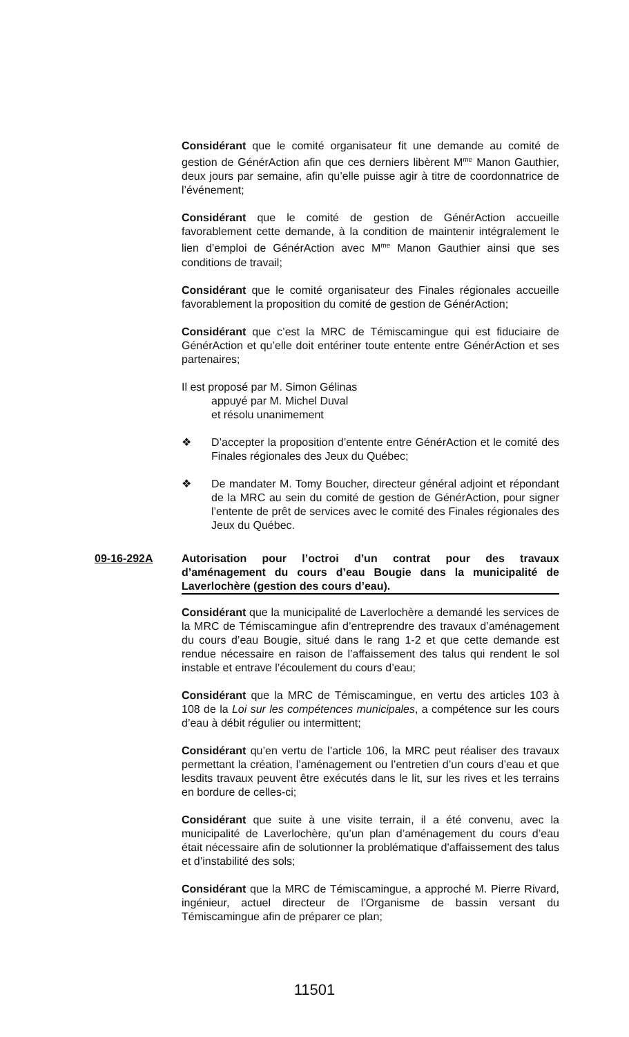Considérant que le comité organisateur fit une demande au comité de gestion de GénérAction afin que ces derniers libèrent M<sup>me</sup> Manon Gauthier, deux jours par semaine, afin qu’elle puisse agir à titre de coordonnatrice de l’événement;
Considérant que le comité de gestion de GénérAction accueille favorablement cette demande, à la condition de maintenir intégralement le lien d’emploi de GénérAction avec M<sup>me</sup> Manon Gauthier ainsi que ses conditions de travail;
Considérant que le comité organisateur des Finales régionales accueille favorablement la proposition du comité de gestion de GénérAction;
Considérant que c’est la MRC de Témiscamingue qui est fiduciaire de GénérAction et qu’elle doit entériner toute entente entre GénérAction et ses partenaires;
Il est proposé par M. Simon Gélinas
appuyé par M. Michel Duval
et résolu unanimement
❖ D’accepter la proposition d’entente entre GénérAction et le comité des Finales régionales des Jeux du Québec;
❖ De mandater M. Tomy Boucher, directeur général adjoint et répondant de la MRC au sein du comité de gestion de GénérAction, pour signer l’entente de prêt de services avec le comité des Finales régionales des Jeux du Québec.
09-16-292A Autorisation pour l’octroi d’un contrat pour des travaux d’aménagement du cours d’eau Bougie dans la municipalité de Laverlochère (gestion des cours d’eau).
Considérant que la municipalité de Laverlochère a demandé les services de la MRC de Témiscamingue afin d’entreprendre des travaux d’aménagement du cours d’eau Bougie, situé dans le rang 1-2 et que cette demande est rendue nécessaire en raison de l’affaissement des talus qui rendent le sol instable et entrave l’écoulement du cours d’eau;
Considérant que la MRC de Témiscamingue, en vertu des articles 103 à 108 de la Loi sur les compétences municipales, a compétence sur les cours d’eau à débit régulier ou intermittent;
Considérant qu’en vertu de l’article 106, la MRC peut réaliser des travaux permettant la création, l’aménagement ou l’entretien d’un cours d’eau et que lesdits travaux peuvent être exécutés dans le lit, sur les rives et les terrains en bordure de celles-ci;
Considérant que suite à une visite terrain, il a été convenu, avec la municipalité de Laverlochère, qu’un plan d’aménagement du cours d’eau était nécessaire afin de solutionner la problématique d’affaissement des talus et d’instabilité des sols;
Considérant que la MRC de Témiscamingue, a approché M. Pierre Rivard, ingénieur, actuel directeur de l’Organisme de bassin versant du Témiscamingue afin de préparer ce plan;
11501